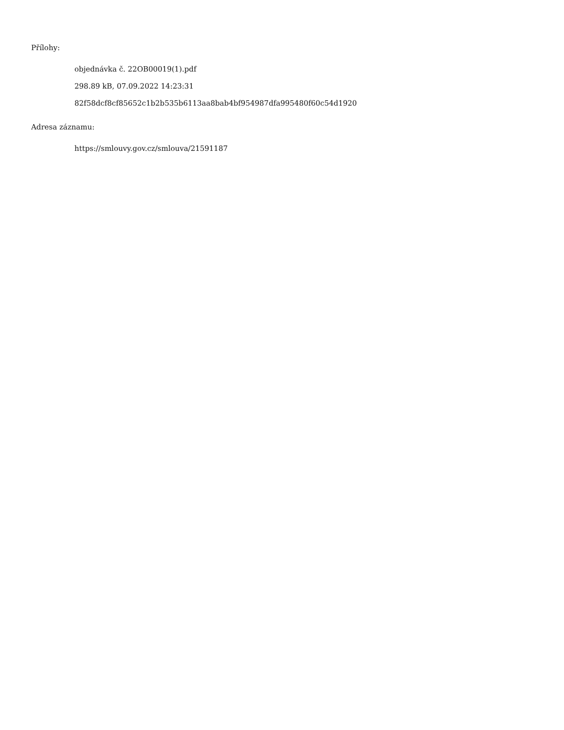Přílohy:
objednávka č. 22OB00019(1).pdf
298.89 kB, 07.09.2022 14:23:31
82f58dcf8cf85652c1b2b535b6113aa8bab4bf954987dfa995480f60c54d1920
Adresa záznamu:
https://smlouvy.gov.cz/smlouva/21591187